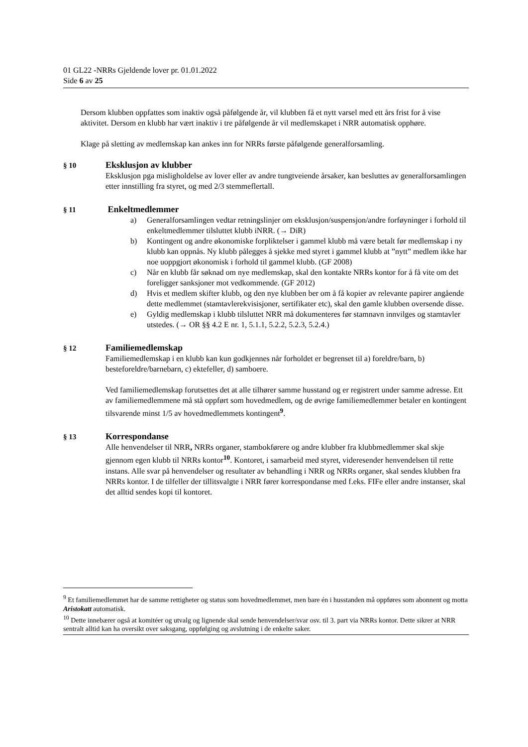01 GL22 -NRRs Gjeldende lover pr. 01.01.2022
Side 6 av 25
Dersom klubben oppfattes som inaktiv også påfølgende år, vil klubben få et nytt varsel med ett års frist for å vise aktivitet. Dersom en klubb har vært inaktiv i tre påfølgende år vil medlemskapet i NRR automatisk opphøre.
Klage på sletting av medlemskap kan ankes inn for NRRs første påfølgende generalforsamling.
§ 10
Eksklusjon av klubber
Eksklusjon pga misligholdelse av lover eller av andre tungtveiende årsaker, kan besluttes av generalforsamlingen etter innstilling fra styret, og med 2/3 stemmeflertall.
§ 11
Enkeltmedlemmer
a) Generalforsamlingen vedtar retningslinjer om eksklusjon/suspensjon/andre forføyninger i forhold til enkeltmedlemmer tilsluttet klubb iNRR. (→ DiR)
b) Kontingent og andre økonomiske forpliktelser i gammel klubb må være betalt før medlemskap i ny klubb kan oppnås. Ny klubb pålegges å sjekke med styret i gammel klubb at ”nytt” medlem ikke har noe uoppgjort økonomisk i forhold til gammel klubb. (GF 2008)
c) Når en klubb får søknad om nye medlemskap, skal den kontakte NRRs kontor for å få vite om det foreligger sanksjoner mot vedkommende. (GF 2012)
d) Hvis et medlem skifter klubb, og den nye klubben ber om å få kopier av relevante papirer angående dette medlemmet (stamtavlerekvisisjoner, sertifikater etc), skal den gamle klubben oversende disse.
e) Gyldig medlemskap i klubb tilsluttet NRR må dokumenteres før stamnavn innvilges og stamtavler utstedes. (→ OR §§ 4.2 E nr. 1, 5.1.1, 5.2.2, 5.2.3, 5.2.4.)
§ 12
Familiemedlemskap
Familiemedlemskap i en klubb kan kun godkjennes når forholdet er begrenset til a) foreldre/barn, b) besteforeldre/barnebarn, c) ektefeller, d) samboere.
Ved familiemedlemskap forutsettes det at alle tilhører samme husstand og er registrert under samme adresse. Ett av familiemedlemmene må stå oppført som hovedmedlem, og de øvrige familiemedlemmer betaler en kontingent tilsvarende minst 1/5 av hovedmedlemmets kontingent<sup>9</sup>.
§ 13
Korrespondanse
Alle henvendelser til NRR, NRRs organer, stambokførere og andre klubber fra klubbmedlemmer skal skje gjennom egen klubb til NRRs kontor<sup>10</sup>. Kontoret, i samarbeid med styret, videresender henvendelsen til rette instans. Alle svar på henvendelser og resultater av behandling i NRR og NRRs organer, skal sendes klubben fra NRRs kontor. I de tilfeller der tillitsvalgte i NRR fører korrespondanse med f.eks. FIFe eller andre instanser, skal det alltid sendes kopi til kontoret.
<sup>9</sup> Et familiemedlemmet har de samme rettigheter og status som hovedmedlemmet, men bare én i husstanden må oppføres som abonnent og motta Aristokatt automatisk.
<sup>10</sup> Dette innebærer også at komitéer og utvalg og lignende skal sende henvendelser/svar osv. til 3. part via NRRs kontor. Dette sikrer at NRR sentralt alltid kan ha oversikt over saksgang, oppfølging og avslutning i de enkelte saker.